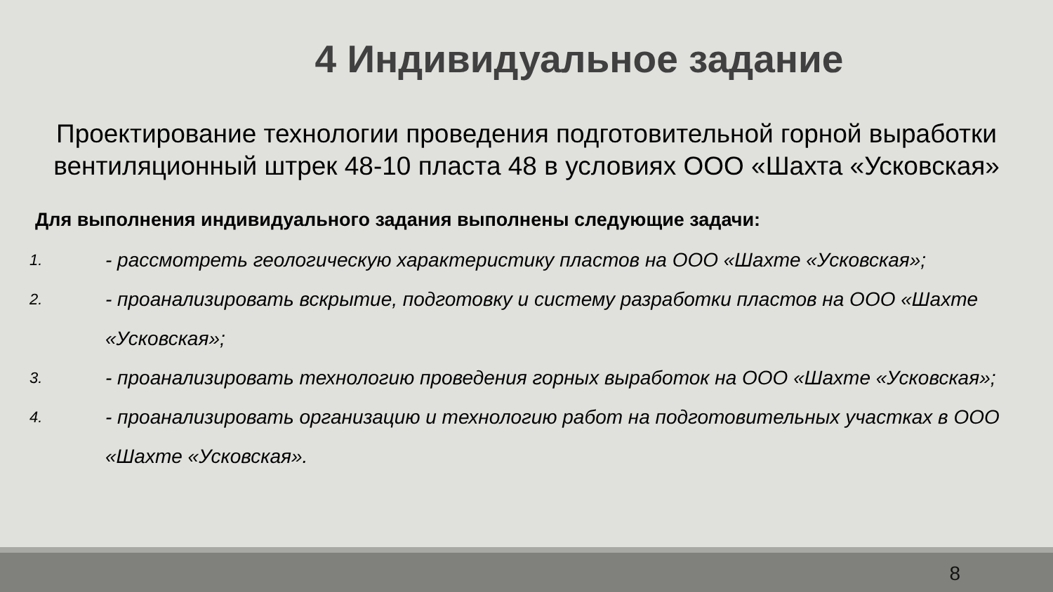4 Индивидуальное задание
Проектирование технологии проведения подготовительной горной выработки
вентиляционный штрек 48-10 пласта 48 в условиях ООО «Шахта «Усковская»
Для выполнения индивидуального задания выполнены следующие задачи:
1. - рассмотреть геологическую характеристику пластов на ООО «Шахте «Усковская»;
2. - проанализировать вскрытие, подготовку и систему разработки пластов на ООО «Шахте «Усковская»;
3. - проанализировать технологию проведения горных выработок на ООО «Шахте «Усковская»;
4. - проанализировать организацию и технологию работ на подготовительных участках в ООО «Шахте «Усковская».
8